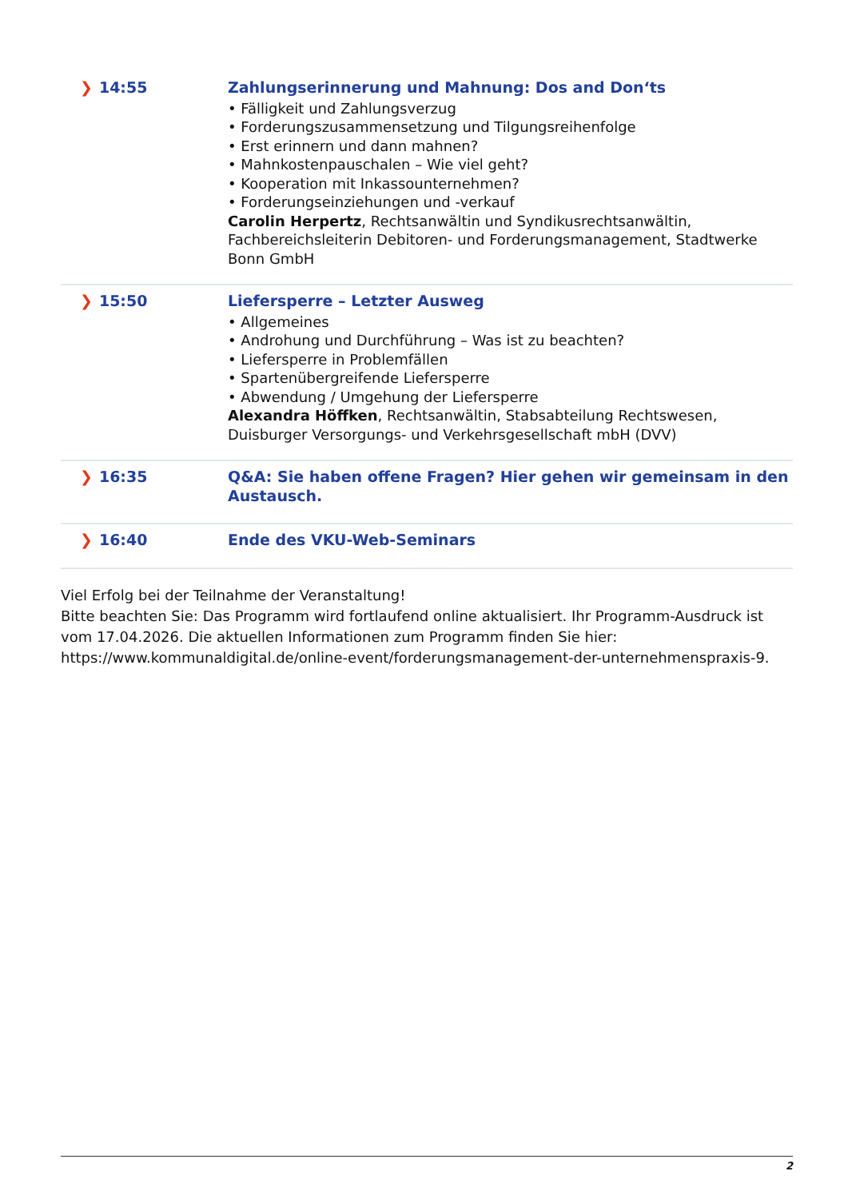| ❯ 14:55 | Zahlungserinnerung und Mahnung: Dos and Don‘ts • Fälligkeit und Zahlungsverzug • Forderungszusammensetzung und Tilgungsreihenfolge • Erst erinnern und dann mahnen? • Mahnkostenpauschalen – Wie viel geht? • Kooperation mit Inkassounternehmen? • Forderungseinziehungen und -verkauf Carolin Herpertz , Rechtsanwältin und Syndikusrechtsanwältin, Fachbereichsleiterin Debitoren- und Forderungsmanagement, Stadtwerke Bonn GmbH |
| ❯ 15:50 | Liefersperre – Letzter Ausweg • Allgemeines • Androhung und Durchführung – Was ist zu beachten? • Liefersperre in Problemfällen • Spartenübergreifende Liefersperre • Abwendung / Umgehung der Liefersperre Alexandra Höffken , Rechtsanwältin, Stabsabteilung Rechtswesen, Duisburger Versorgungs- und Verkehrsgesellschaft mbH (DVV) |
| ❯ 16:35 | Q&A: Sie haben offene Fragen? Hier gehen wir gemeinsam in den Austausch. |
| ❯ 16:40 | Ende des VKU-Web-Seminars |
Viel Erfolg bei der Teilnahme der Veranstaltung!
Bitte beachten Sie: Das Programm wird fortlaufend online aktualisiert. Ihr Programm-Ausdruck ist vom 17.04.2026. Die aktuellen Informationen zum Programm finden Sie hier: https://www.kommunaldigital.de/online-event/forderungsmanagement-der-unternehmenspraxis-9.
2